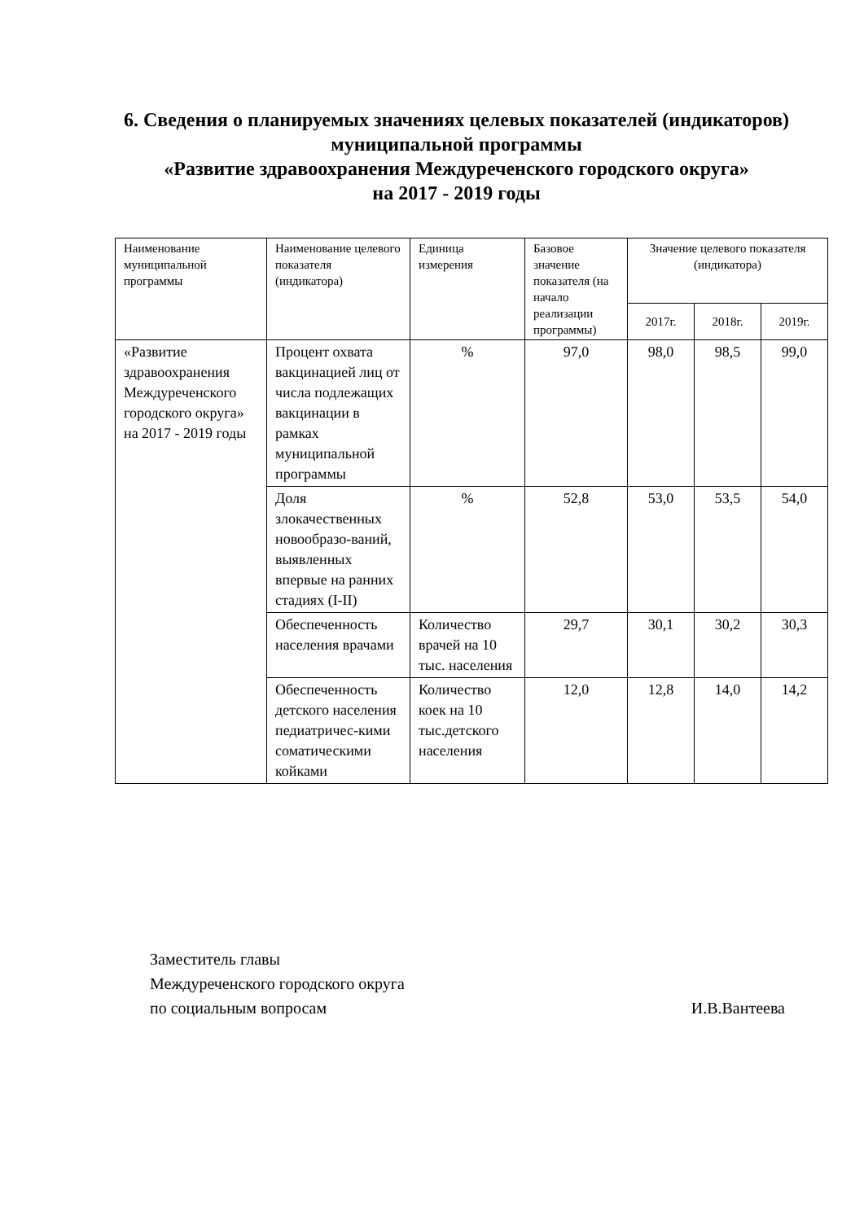6. Сведения о планируемых значениях целевых показателей (индикаторов) муниципальной программы
«Развитие здравоохранения Междуреченского городского округа»
на 2017 - 2019 годы
| Наименование муниципальной программы | Наименование целевого показателя (индикатора) | Единица измерения | Базовое значение показателя (на начало реализации программы) | Значение целевого показателя (индикатора) | | |
| --- | --- | --- | --- | --- | --- | --- |
| | | | | 2017г. | 2018г. | 2019г. |
| «Развитие здравоохранения Междуреченского городского округа» на 2017 - 2019 годы | Процент охвата вакцинацией лиц от числа подлежащих вакцинации в рамках муниципальной программы | % | 97,0 | 98,0 | 98,5 | 99,0 |
| | Доля злокачественных новообразо-ваний, выявленных впервые на ранних стадиях (I-II) | % | 52,8 | 53,0 | 53,5 | 54,0 |
| | Обеспеченность населения врачами | Количество врачей на 10 тыс. населения | 29,7 | 30,1 | 30,2 | 30,3 |
| | Обеспеченность детского населения педиатричес-кими соматическими койками | Количество коек на 10 тыс.детского населения | 12,0 | 12,8 | 14,0 | 14,2 |
Заместитель главы
Междуреченского городского округа
по социальным вопросам И.В.Вантеева